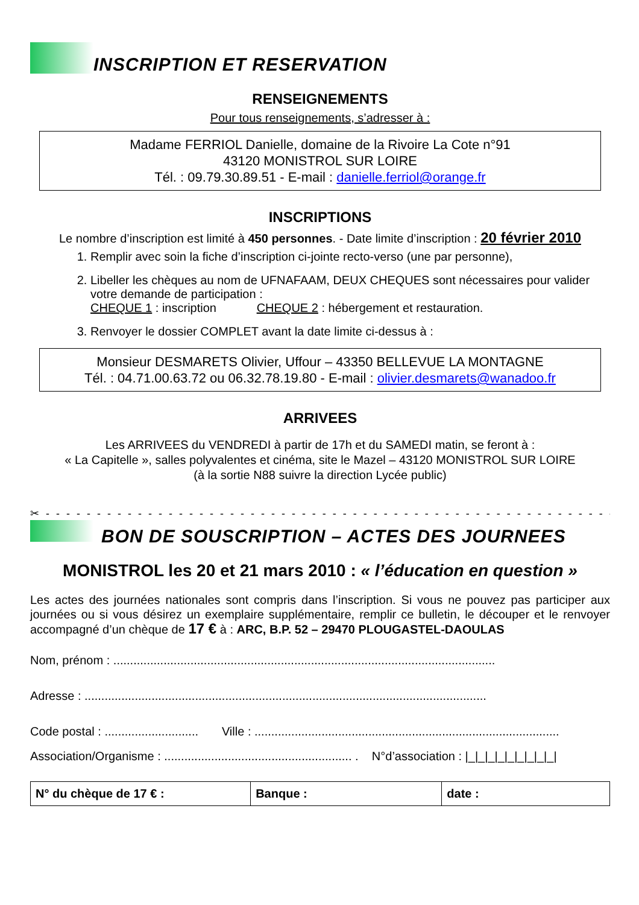INSCRIPTION ET RESERVATION
RENSEIGNEMENTS
Pour tous renseignements, s’adresser à :
Madame FERRIOL Danielle, domaine de la Rivoire La Cote n°91
43120 MONISTROL SUR LOIRE
Tél. : 09.79.30.89.51 - E-mail : danielle.ferriol@orange.fr
INSCRIPTIONS
Le nombre d’inscription est limité à 450 personnes. - Date limite d’inscription : 20 février 2010
1. Remplir avec soin la fiche d’inscription ci-jointe recto-verso (une par personne),
2. Libeller les chèques au nom de UFNAFAAM, DEUX CHEQUES sont nécessaires pour valider votre demande de participation :
CHEQUE 1 : inscription CHEQUE 2 : hébergement et restauration.
3. Renvoyer le dossier COMPLET avant la date limite ci-dessus à :
Monsieur DESMARETS Olivier, Uffour – 43350 BELLEVUE LA MONTAGNE
Tél. : 04.71.00.63.72 ou 06.32.78.19.80 - E-mail : olivier.desmarets@wanadoo.fr
ARRIVEES
Les ARRIVEES du VENDREDI à partir de 17h et du SAMEDI matin, se feront à :
« La Capitelle », salles polyvalentes et cinéma, site le Mazel – 43120 MONISTROL SUR LOIRE
(à la sortie N88 suivre la direction Lycée public)
✂ - - - - - - - - - - - - - - - - - - - - - - - - - - - - - - - - - - - - - - - - - - - - - - - - - - - - - - - - - - - - - -
BON DE SOUSCRIPTION – ACTES DES JOURNEES
MONISTROL les 20 et 21 mars 2010 : « l’éducation en question »
Les actes des journées nationales sont compris dans l’inscription. Si vous ne pouvez pas participer aux journées ou si vous désirez un exemplaire supplémentaire, remplir ce bulletin, le découper et le renvoyer accompagné d’un chèque de 17 € à : ARC, B.P. 52 – 29470 PLOUGASTEL-DAOULAS
Nom, prénom : ..................................................................................................................
Adresse : ........................................................................................................................
Code postal : ............................ Ville : ...........................................................................................
Association/Organisme : ........................................................ . N°d’association : |_|_|_|_|_|_|_|_|_|
| N° du chèque de 17 € : | Banque : | date : |